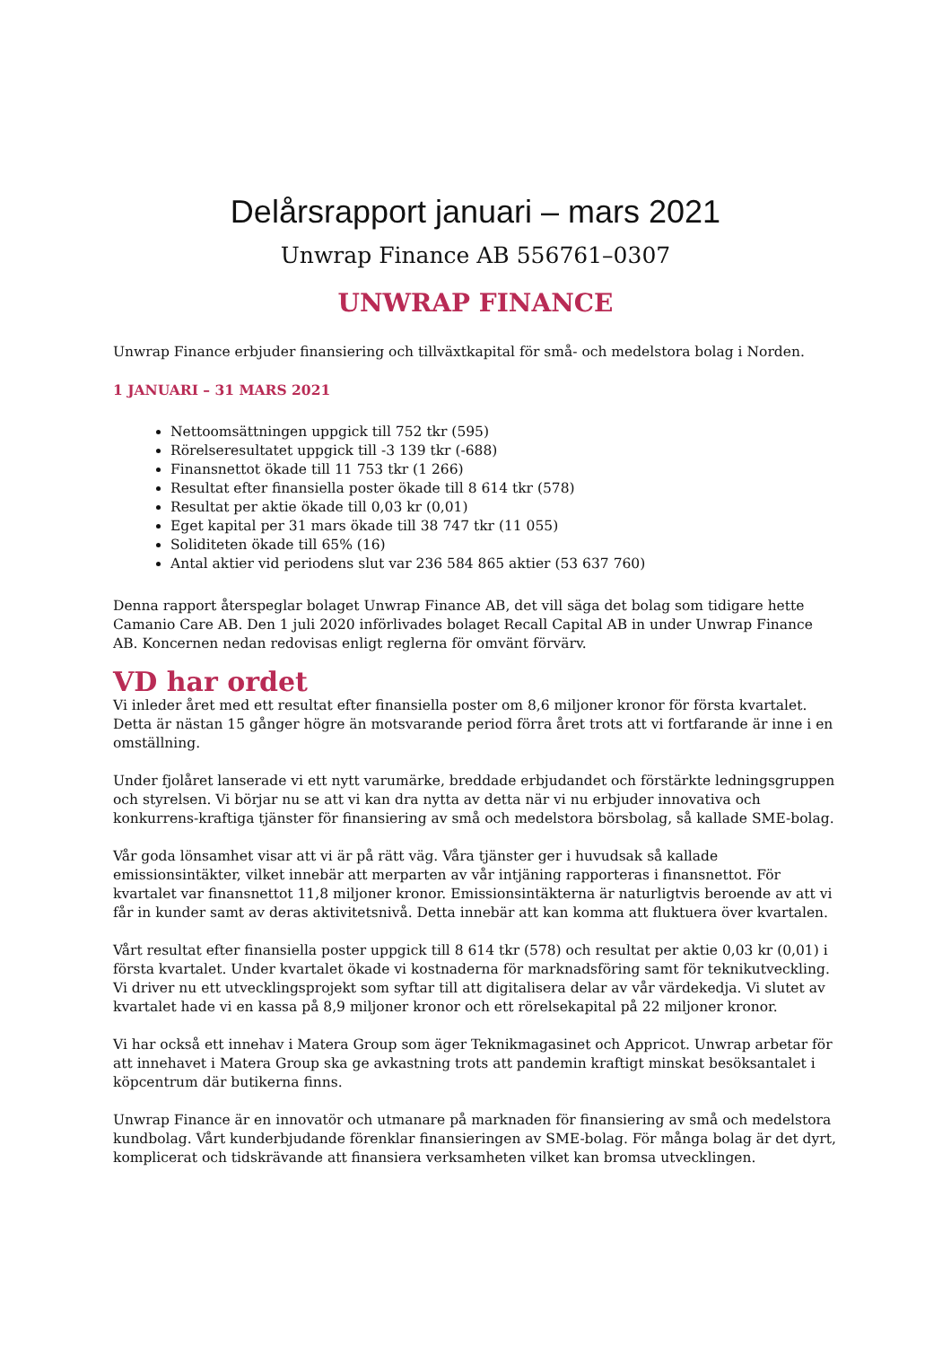Delårsrapport januari – mars 2021
Unwrap Finance AB 556761–0307
UNWRAP FINANCE
Unwrap Finance erbjuder finansiering och tillväxtkapital för små- och medelstora bolag i Norden.
1 JANUARI – 31 MARS 2021
Nettoomsättningen uppgick till 752 tkr (595)
Rörelseresultatet uppgick till -3 139 tkr (-688)
Finansnettot ökade till 11 753 tkr (1 266)
Resultat efter finansiella poster ökade till 8 614 tkr (578)
Resultat per aktie ökade till 0,03 kr (0,01)
Eget kapital per 31 mars ökade till 38 747 tkr (11 055)
Soliditeten ökade till 65% (16)
Antal aktier vid periodens slut var 236 584 865 aktier (53 637 760)
Denna rapport återspeglar bolaget Unwrap Finance AB, det vill säga det bolag som tidigare hette Camanio Care AB. Den 1 juli 2020 införlivades bolaget Recall Capital AB in under Unwrap Finance AB. Koncernen nedan redovisas enligt reglerna för omvänt förvärv.
VD har ordet
Vi inleder året med ett resultat efter finansiella poster om 8,6 miljoner kronor för första kvartalet. Detta är nästan 15 gånger högre än motsvarande period förra året trots att vi fortfarande är inne i en omställning.
Under fjolåret lanserade vi ett nytt varumärke, breddade erbjudandet och förstärkte ledningsgruppen och styrelsen. Vi börjar nu se att vi kan dra nytta av detta när vi nu erbjuder innovativa och konkurrens-kraftiga tjänster för finansiering av små och medelstora börsbolag, så kallade SME-bolag.
Vår goda lönsamhet visar att vi är på rätt väg. Våra tjänster ger i huvudsak så kallade emissionsintäkter, vilket innebär att merparten av vår intjäning rapporteras i finansnettot. För kvartalet var finansnettot 11,8 miljoner kronor. Emissionsintäkterna är naturligtvis beroende av att vi får in kunder samt av deras aktivitetsnivå. Detta innebär att kan komma att fluktuera över kvartalen.
Vårt resultat efter finansiella poster uppgick till 8 614 tkr (578) och resultat per aktie 0,03 kr (0,01) i första kvartalet. Under kvartalet ökade vi kostnaderna för marknadsföring samt för teknikutveckling. Vi driver nu ett utvecklingsprojekt som syftar till att digitalisera delar av vår värdekedja. Vi slutet av kvartalet hade vi en kassa på 8,9 miljoner kronor och ett rörelsekapital på 22 miljoner kronor.
Vi har också ett innehav i Matera Group som äger Teknikmagasinet och Appricot. Unwrap arbetar för att innehavet i Matera Group ska ge avkastning trots att pandemin kraftigt minskat besöksantalet i köpcentrum där butikerna finns.
Unwrap Finance är en innovatör och utmanare på marknaden för finansiering av små och medelstora kundbolag. Vårt kunderbjudande förenklar finansieringen av SME-bolag. För många bolag är det dyrt, komplicerat och tidskrävande att finansiera verksamheten vilket kan bromsa utvecklingen.